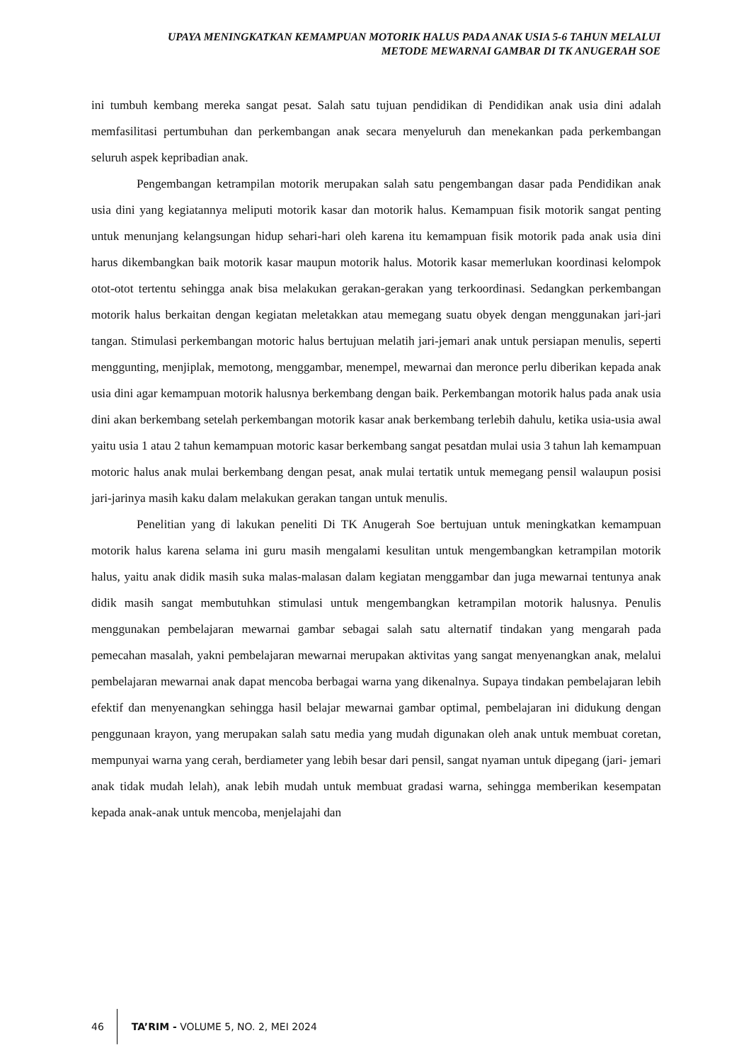UPAYA MENINGKATKAN KEMAMPUAN MOTORIK HALUS PADA ANAK USIA 5-6 TAHUN MELALUI
METODE MEWARNAI GAMBAR DI TK ANUGERAH SOE
ini tumbuh kembang mereka sangat pesat. Salah satu tujuan pendidikan di Pendidikan anak usia dini adalah memfasilitasi pertumbuhan dan perkembangan anak secara menyeluruh dan menekankan pada perkembangan seluruh aspek kepribadian anak.
Pengembangan ketrampilan motorik merupakan salah satu pengembangan dasar pada Pendidikan anak usia dini yang kegiatannya meliputi motorik kasar dan motorik halus. Kemampuan fisik motorik sangat penting untuk menunjang kelangsungan hidup sehari-hari oleh karena itu kemampuan fisik motorik pada anak usia dini harus dikembangkan baik motorik kasar maupun motorik halus. Motorik kasar memerlukan koordinasi kelompok otot-otot tertentu sehingga anak bisa melakukan gerakan-gerakan yang terkoordinasi. Sedangkan perkembangan motorik halus berkaitan dengan kegiatan meletakkan atau memegang suatu obyek dengan menggunakan jari-jari tangan. Stimulasi perkembangan motoric halus bertujuan melatih jari-jemari anak untuk persiapan menulis, seperti menggunting, menjiplak, memotong, menggambar, menempel, mewarnai dan meronce perlu diberikan kepada anak usia dini agar kemampuan motorik halusnya berkembang dengan baik. Perkembangan motorik halus pada anak usia dini akan berkembang setelah perkembangan motorik kasar anak berkembang terlebih dahulu, ketika usia-usia awal yaitu usia 1 atau 2 tahun kemampuan motoric kasar berkembang sangat pesatdan mulai usia 3 tahun lah kemampuan motoric halus anak mulai berkembang dengan pesat, anak mulai tertatik untuk memegang pensil walaupun posisi jari-jarinya masih kaku dalam melakukan gerakan tangan untuk menulis.
Penelitian yang di lakukan peneliti Di TK Anugerah Soe bertujuan untuk meningkatkan kemampuan motorik halus karena selama ini guru masih mengalami kesulitan untuk mengembangkan ketrampilan motorik halus, yaitu anak didik masih suka malas-malasan dalam kegiatan menggambar dan juga mewarnai tentunya anak didik masih sangat membutuhkan stimulasi untuk mengembangkan ketrampilan motorik halusnya. Penulis menggunakan pembelajaran mewarnai gambar sebagai salah satu alternatif tindakan yang mengarah pada pemecahan masalah, yakni pembelajaran mewarnai merupakan aktivitas yang sangat menyenangkan anak, melalui pembelajaran mewarnai anak dapat mencoba berbagai warna yang dikenalnya. Supaya tindakan pembelajaran lebih efektif dan menyenangkan sehingga hasil belajar mewarnai gambar optimal, pembelajaran ini didukung dengan penggunaan krayon, yang merupakan salah satu media yang mudah digunakan oleh anak untuk membuat coretan, mempunyai warna yang cerah, berdiameter yang lebih besar dari pensil, sangat nyaman untuk dipegang (jari- jemari anak tidak mudah lelah), anak lebih mudah untuk membuat gradasi warna, sehingga memberikan kesempatan kepada anak-anak untuk mencoba, menjelajahi dan
46 TA’RIM - VOLUME 5, NO. 2, MEI 2024